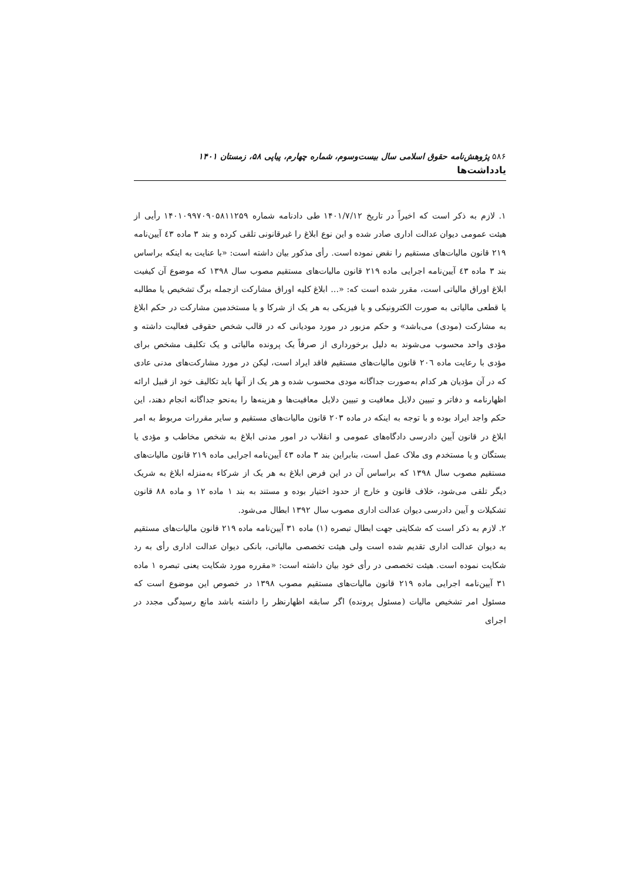۵۸۶ پژوهش‌نامه حقوق اسلامی سال بیست‌وسوم، شماره چهارم، پیاپی ۵۸، زمستان ۱۴۰۱
یادداشت‌ها
۱. لازم به ذکر است که اخیراً در تاریخ ۱۴۰۱/۷/۱۲ طی دادنامه شماره ۱۴۰۱۰۹۹۷۰۹۰۵۸۱۱۲۵۹ رأیی از هیئت عمومی دیوان عدالت اداری صادر شده و این نوع ابلاغ را غیرقانونی تلقی کرده و بند ۳ ماده ٤۳ آیین‌نامه ۲۱۹ قانون مالیات‌های مستقیم را نقض نموده است. رأی مذکور بیان داشته است: «با عنایت به اینکه براساس بند ۳ ماده ٤۳ آیین‌نامه اجرایی ماده ۲۱۹ قانون مالیات‌های مستقیم مصوب سال ۱۳۹۸ که موضوع آن کیفیت ابلاغ اوراق مالیاتی است، مقرر شده است که: «... ابلاغ کلیه اوراق مشارکت ازجمله برگ تشخیص یا مطالبه یا قطعی مالیاتی به صورت الکترونیکی و یا فیزیکی به هر یک از شرکا و یا مستخدمین مشارکت در حکم ابلاغ به مشارکت (مودی) می‌باشد» و حکم مزبور در مورد مودیانی که در قالب شخص حقوقی فعالیت داشته و مؤدی واحد محسوب می‌شوند به دلیل برخورداری از صرفاً یک پرونده مالیاتی و یک تکلیف مشخص برای مؤدی با رعایت ماده ۲۰٦ قانون مالیات‌های مستقیم فاقد ایراد است، لیکن در مورد مشارکت‌های مدنی عادی که در آن مؤدیان هر کدام به‌صورت جداگانه مودی محسوب شده و هر یک از آنها باید تکالیف خود از قبیل ارائه اظهارنامه و دفاتر و تبیین دلایل معافیت و تبیین دلایل معافیت‌ها و هزینه‌ها را به‌نحو جداگانه انجام دهند، این حکم واجد ایراد بوده و با توجه به اینکه در ماده ۲۰۳ قانون مالیات‌های مستقیم و سایر مقررات مربوط به امر ابلاغ در قانون آیین دادرسی دادگاه‌های عمومی و انقلاب در امور مدنی ابلاغ به شخص مخاطب و مؤدی یا بستگان و یا مستخدم وی ملاک عمل است، بنابراین بند ۳ ماده ٤۳ آیین‌نامه اجرایی ماده ۲۱۹ قانون مالیات‌های مستقیم مصوب سال ۱۳۹۸ که براساس آن در این فرض ابلاغ به هر یک از شرکاء به‌منزله ابلاغ به شریک دیگر تلقی می‌شود، خلاف قانون و خارج از حدود اختیار بوده و مستند به بند ۱ ماده ۱۲ و ماده ۸۸ قانون تشکیلات و آیین دادرسی دیوان عدالت اداری مصوب سال ۱۳۹۲ ابطال می‌شود.
۲. لازم به ذکر است که شکایتی جهت ابطال تبصره (۱) ماده ۳۱ آیین‌نامه ماده ۲۱۹ قانون مالیات‌های مستقیم به دیوان عدالت اداری تقدیم شده است ولی هیئت تخصصی مالیاتی، بانکی دیوان عدالت اداری رأی به رد شکایت نموده است. هیئت تخصصی در رأی خود بیان داشته است: «مقرره مورد شکایت یعنی تبصره ۱ ماده ۳۱ آیین‌نامه اجرایی ماده ۲۱۹ قانون مالیات‌های مستقیم مصوب ۱۳۹۸ در خصوص این موضوع است که مسئول امر تشخیص مالیات (مسئول پرونده) اگر سابقه اظهارنظر را داشته باشد مانع رسیدگی مجدد در اجرای